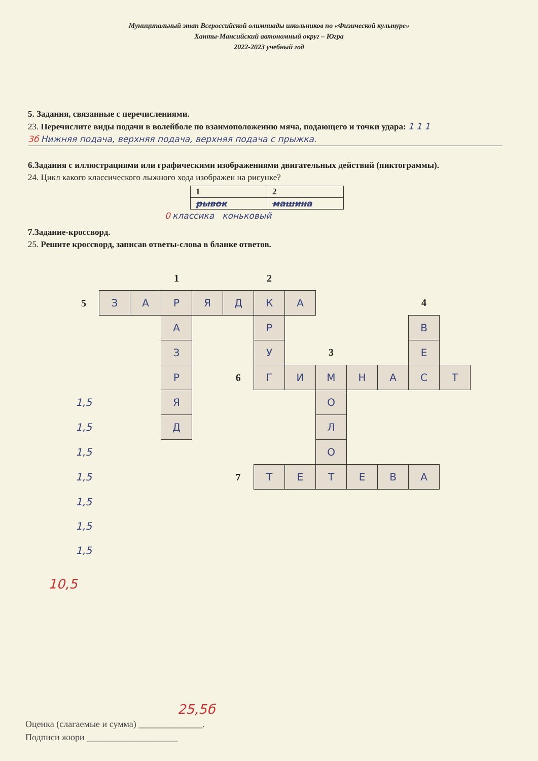Муниципальный этап Всероссийской олимпиады школьников по «Физической культуре»
Ханты-Мансийский автономный округ – Югра
2022-2023 учебный год
5. Задания, связанные с перечислениями.
23. Перечислите виды подачи в волейболе по взаимоположению мяча, подающего и точки удара: 1 1 1
3б Нижняя подача, верхняя подача, верхняя подача с прыжка.
6.Задания с иллюстрациями или графическими изображениями двигательных действий (пиктограммы).
24. Цикл какого классического лыжного хода изображен на рисунке?
| 1 | 2 |
| рывок | машина |
0 классика коньковый
7.Задание-кроссворд.
25. Решите кроссворд, записав ответы-слова в бланке ответов.
| | | | 1 | | | 2 | | | | | | |
| 5 | З | А | Р | Я | Д | К | А | | | | 4 | |
| | | | А | | | Р | | | | | В | |
| | | | З | | | У | | 3 | | | Е | |
| | | | Р | | 6 | Г | И | М | Н | А | С | Т |
| 1,5 | | | Я | | | | | О | | | | |
| 1,5 | | | Д | | | | | Л | | | | |
| 1,5 | | | | | | | | О | | | | |
| 1,5 | | | | | 7 | Т | Е | Т | Е | В | А | |
| 1,5 | | | | | | | | | | | | |
| 1,5 | | | | | | | | | | | | |
| 1,5 | | | | | | | | | | | | |
10,5
25,5б
Оценка (слагаемые и сумма) ______________.
Подписи жюри ____________________